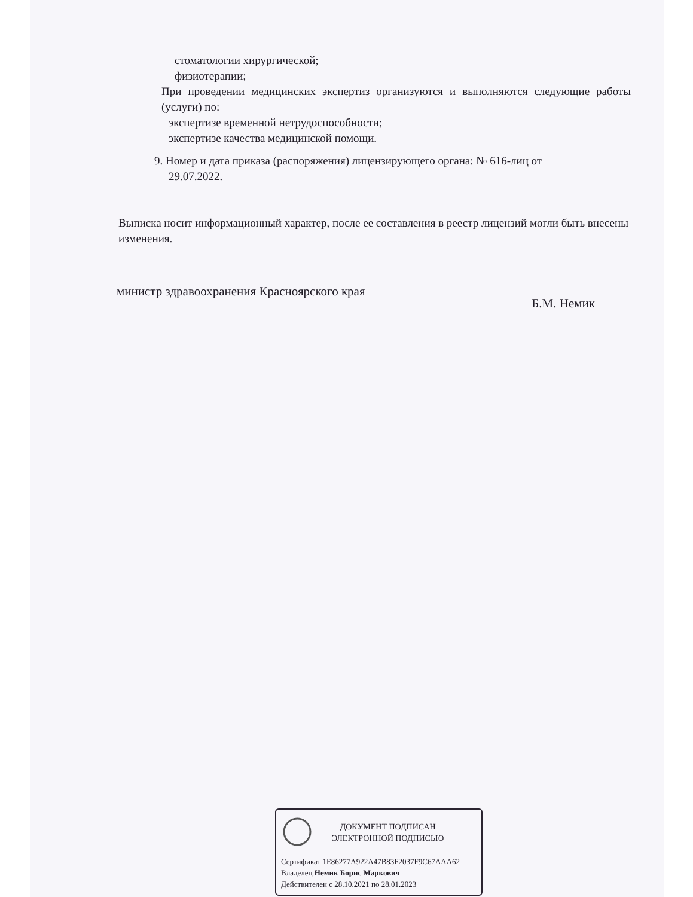стоматологии хирургической;
физиотерапии;
При проведении медицинских экспертиз организуются и выполняются следующие работы (услуги) по:
экспертизе временной нетрудоспособности;
экспертизе качества медицинской помощи.
9. Номер и дата приказа (распоряжения) лицензирующего органа: № 616-лиц от
29.07.2022.
Выписка носит информационный характер, после ее составления в реестр лицензий могли быть внесены изменения.
министр здравоохранения Красноярского края
Б.М. Немик
ДОКУМЕНТ ПОДПИСАН
ЭЛЕКТРОННОЙ ПОДПИСЬЮ
Сертификат 1E86277A922A47B83F2037F9C67AAA62
Владелец Немик Борис Маркович
Действителен с 28.10.2021 по 28.01.2023